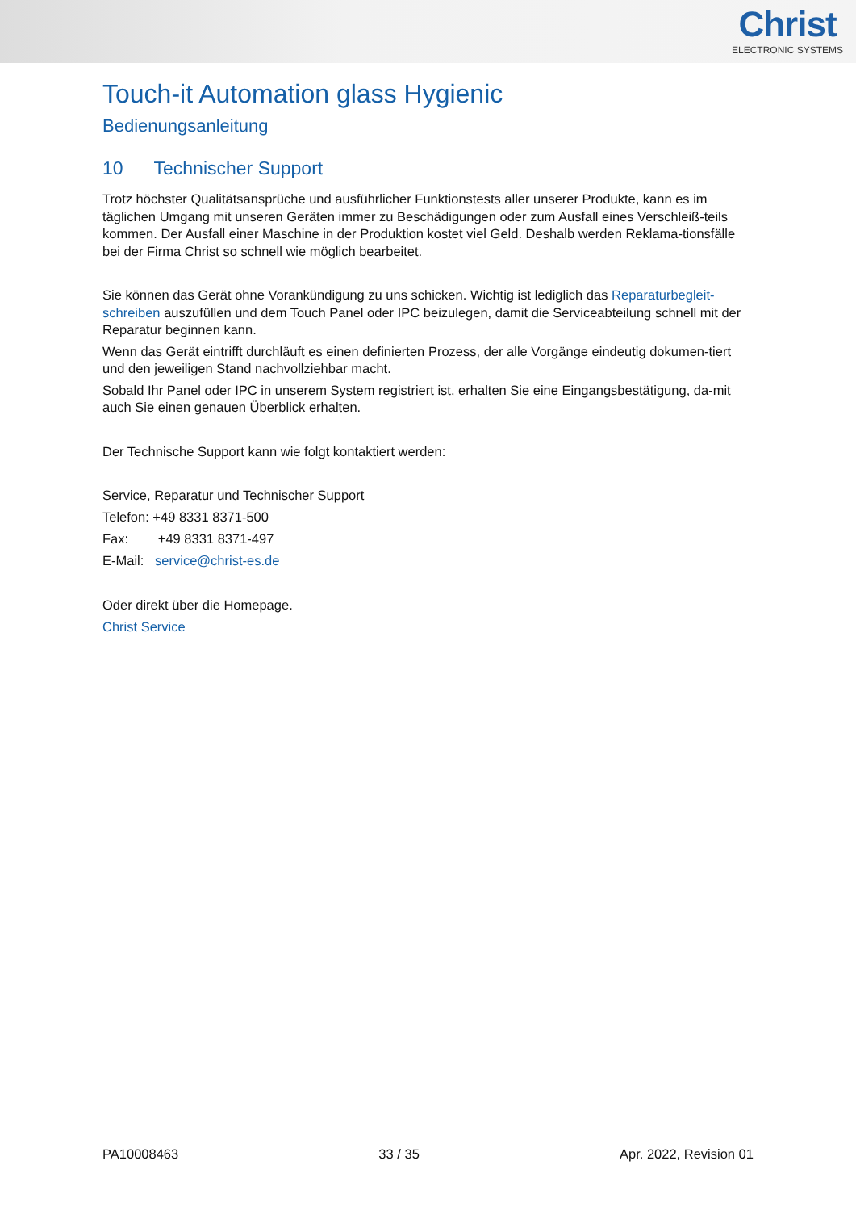Christ
ELECTRONIC SYSTEMS
Touch-it Automation glass Hygienic
Bedienungsanleitung
10 Technischer Support
Trotz höchster Qualitätsansprüche und ausführlicher Funktionstests aller unserer Produkte, kann es im täglichen Umgang mit unseren Geräten immer zu Beschädigungen oder zum Ausfall eines Verschleiß-teils kommen. Der Ausfall einer Maschine in der Produktion kostet viel Geld. Deshalb werden Reklama-tionsfälle bei der Firma Christ so schnell wie möglich bearbeitet.
Sie können das Gerät ohne Vorankündigung zu uns schicken. Wichtig ist lediglich das Reparaturbegleit-schreiben auszufüllen und dem Touch Panel oder IPC beizulegen, damit die Serviceabteilung schnell mit der Reparatur beginnen kann.
Wenn das Gerät eintrifft durchläuft es einen definierten Prozess, der alle Vorgänge eindeutig dokumen-tiert und den jeweiligen Stand nachvollziehbar macht.
Sobald Ihr Panel oder IPC in unserem System registriert ist, erhalten Sie eine Eingangsbestätigung, da-mit auch Sie einen genauen Überblick erhalten.
Der Technische Support kann wie folgt kontaktiert werden:
Service, Reparatur und Technischer Support
Telefon: +49 8331 8371-500
Fax: +49 8331 8371-497
E-Mail: service@christ-es.de
Oder direkt über die Homepage.
Christ Service
PA10008463 33 / 35 Apr. 2022, Revision 01